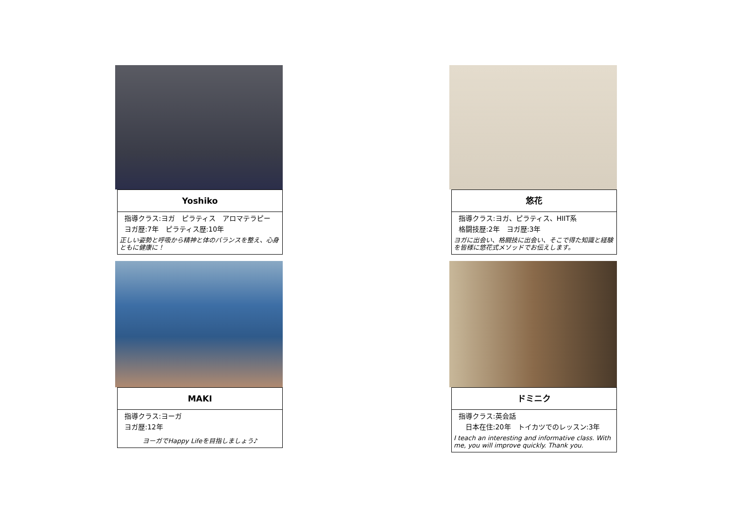Yoshiko
指導クラス:ヨガ　ピラティス　アロマテラピー
ヨガ歴:7年　ピラティス歴:10年
正しい姿勢と呼吸から精神と体のバランスを整え、心身ともに健康に！
悠花
指導クラス:ヨガ、ピラティス、HIIT系
格闘技歴:2年　ヨガ歴:3年
ヨガに出会い、格闘技に出会い、そこで得た知識と経験を皆様に悠花式メソッドでお伝えします。
MAKI
指導クラス:ヨーガ
ヨガ歴:12年
ヨーガでHappy Lifeを目指しましょう♪
ドミニク
指導クラス:英会話
　日本在住:20年　トイカツでのレッスン:3年
I teach an interesting and informative class. With me, you will improve quickly. Thank you.